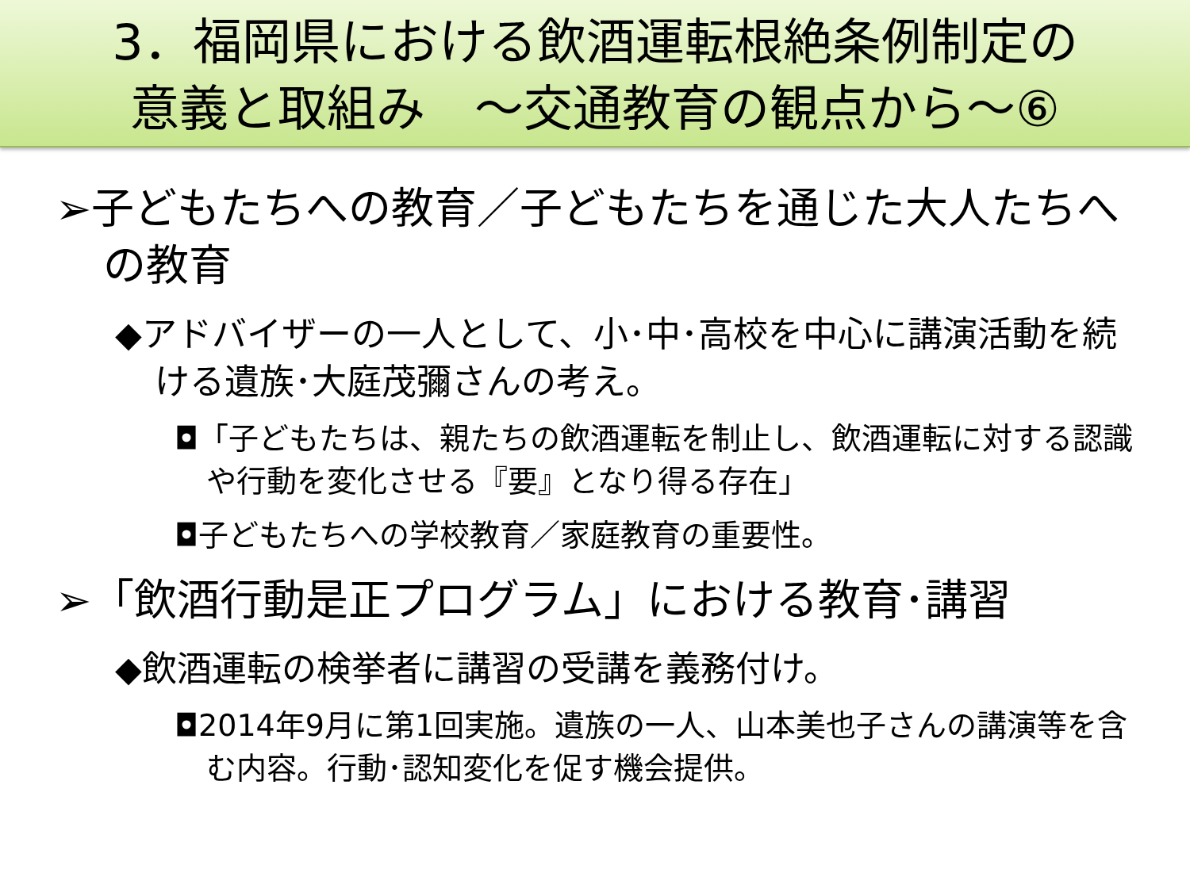3．福岡県における飲酒運転根絶条例制定の
意義と取組み　～交通教育の観点から～⑥
➢子どもたちへの教育／子どもたちを通じた大人たちへの教育
◆アドバイザーの一人として、小･中･高校を中心に講演活動を続ける遺族･大庭茂彌さんの考え。
◘「子どもたちは、親たちの飲酒運転を制止し、飲酒運転に対する認識や行動を変化させる『要』となり得る存在」
◘子どもたちへの学校教育／家庭教育の重要性。
➢「飲酒行動是正プログラム」における教育･講習
◆飲酒運転の検挙者に講習の受講を義務付け。
◘2014年9月に第1回実施。遺族の一人、山本美也子さんの講演等を含む内容。行動･認知変化を促す機会提供。